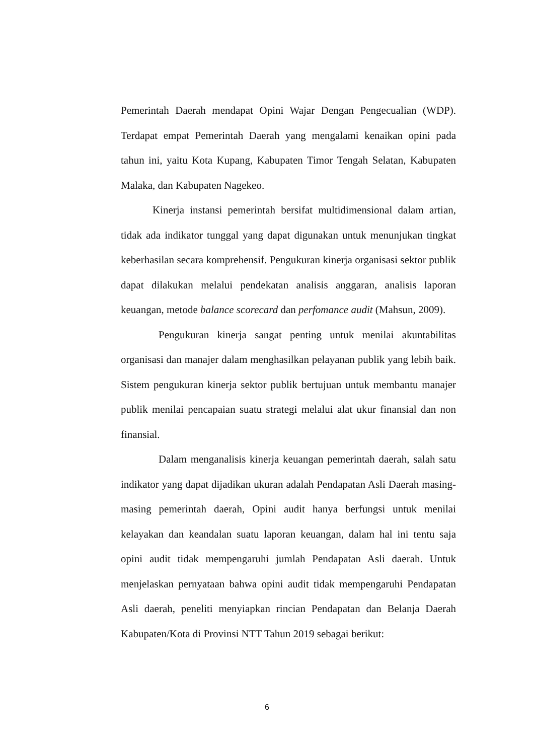Pemerintah Daerah mendapat Opini Wajar Dengan Pengecualian (WDP). Terdapat empat Pemerintah Daerah yang mengalami kenaikan opini pada tahun ini, yaitu Kota Kupang, Kabupaten Timor Tengah Selatan, Kabupaten Malaka, dan Kabupaten Nagekeo.
Kinerja instansi pemerintah bersifat multidimensional dalam artian, tidak ada indikator tunggal yang dapat digunakan untuk menunjukan tingkat keberhasilan secara komprehensif. Pengukuran kinerja organisasi sektor publik dapat dilakukan melalui pendekatan analisis anggaran, analisis laporan keuangan, metode balance scorecard dan perfomance audit (Mahsun, 2009).
Pengukuran kinerja sangat penting untuk menilai akuntabilitas organisasi dan manajer dalam menghasilkan pelayanan publik yang lebih baik. Sistem pengukuran kinerja sektor publik bertujuan untuk membantu manajer publik menilai pencapaian suatu strategi melalui alat ukur finansial dan non finansial.
Dalam menganalisis kinerja keuangan pemerintah daerah, salah satu indikator yang dapat dijadikan ukuran adalah Pendapatan Asli Daerah masing-masing pemerintah daerah, Opini audit hanya berfungsi untuk menilai kelayakan dan keandalan suatu laporan keuangan, dalam hal ini tentu saja opini audit tidak mempengaruhi jumlah Pendapatan Asli daerah. Untuk menjelaskan pernyataan bahwa opini audit tidak mempengaruhi Pendapatan Asli daerah, peneliti menyiapkan rincian Pendapatan dan Belanja Daerah Kabupaten/Kota di Provinsi NTT Tahun 2019 sebagai berikut:
6